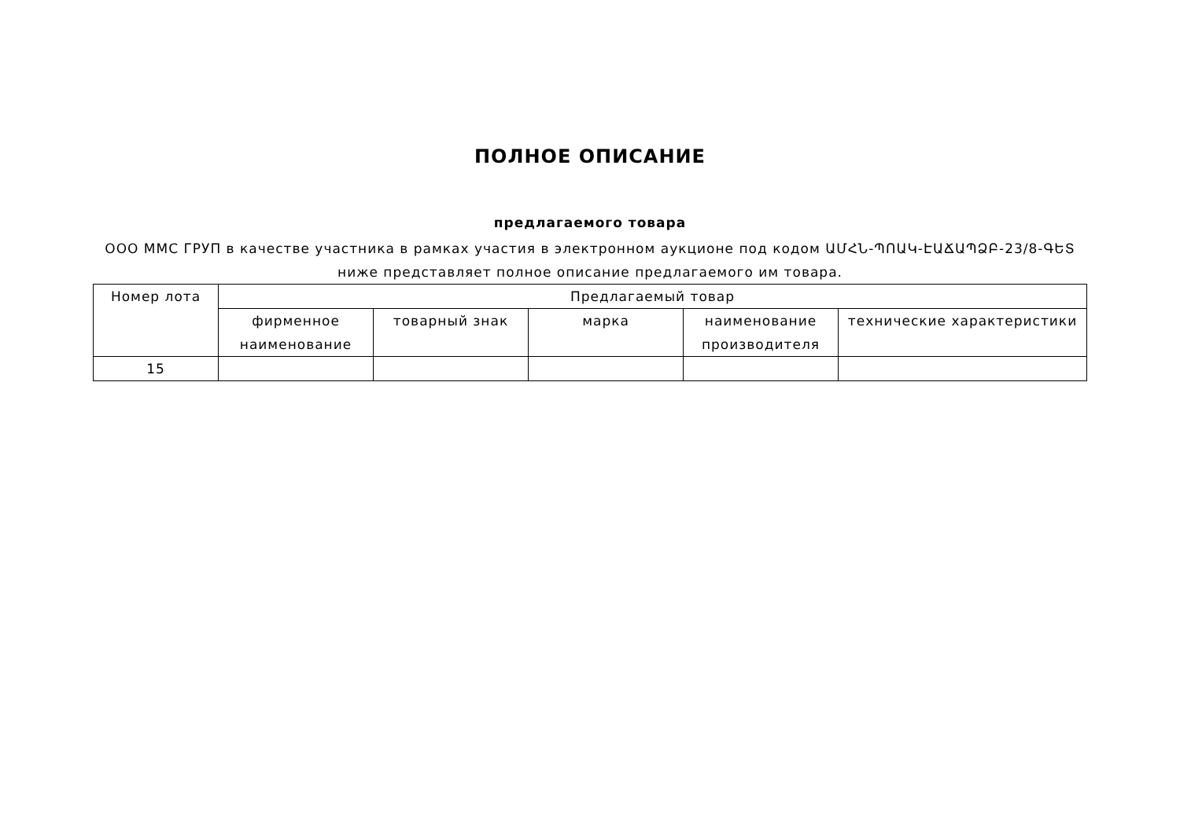ПОЛНОЕ ОПИСАНИЕ
предлагаемого товара
ООО ММС ГРУП в качестве участника в рамках участия в электронном аукционе под кодом ԱՄՀՆ-ՊՈԱԿ-ԷԱՃԱՊՁԲ-23/8-ԳԵՏ ниже представляет полное описание предлагаемого им товара.
| Номер лота | Предлагаемый товар | | | | |
| --- | --- | --- | --- | --- | --- |
| | фирменное наименование | товарный знак | марка | наименование производителя | технические характеристики |
| 15 | | | | | |